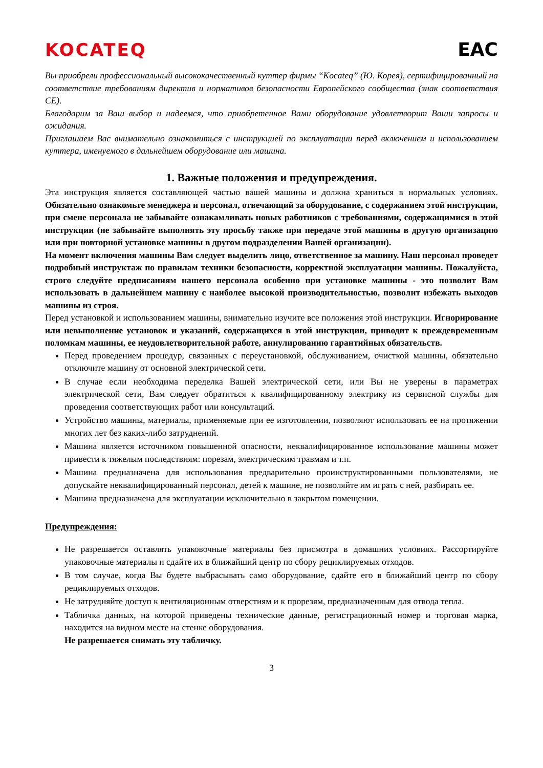KOCATEQ EAC
Вы приобрели профессиональный высококачественный куттер фирмы “Kocateq” (Ю. Корея), сертифицированный на соответствие требованиям директив и нормативов безопасности Европейского сообщества (знак соответствия CE).
Благодарим за Ваш выбор и надеемся, что приобретенное Вами оборудование удовлетворит Ваши запросы и ожидания.
Приглашаем Вас внимательно ознакомиться с инструкцией по эксплуатации перед включением и использованием куттера, именуемого в дальнейшем оборудование или машина.
1. Важные положения и предупреждения.
Эта инструкция является составляющей частью вашей машины и должна храниться в нормальных условиях. Обязательно ознакомьте менеджера и персонал, отвечающий за оборудование, с содержанием этой инструкции, при смене персонала не забывайте ознакамливать новых работников с требованиями, содержащимися в этой инструкции (не забывайте выполнять эту просьбу также при передаче этой машины в другую организацию или при повторной установке машины в другом подразделении Вашей организации).
На момент включения машины Вам следует выделить лицо, ответственное за машину. Наш персонал проведет подробный инструктаж по правилам техники безопасности, корректной эксплуатации машины. Пожалуйста, строго следуйте предписаниям нашего персонала особенно при установке машины - это позволит Вам использовать в дальнейшем машину с наиболее высокой производительностью, позволит избежать выходов машины из строя.
Перед установкой и использованием машины, внимательно изучите все положения этой инструкции. Игнорирование или невыполнение установок и указаний, содержащихся в этой инструкции, приводит к преждевременным поломкам машины, ее неудовлетворительной работе, аннулированию гарантийных обязательств.
Перед проведением процедур, связанных с переустановкой, обслуживанием, очисткой машины, обязательно отключите машину от основной электрической сети.
В случае если необходима переделка Вашей электрической сети, или Вы не уверены в параметрах электрической сети, Вам следует обратиться к квалифицированному электрику из сервисной службы для проведения соответствующих работ или консультаций.
Устройство машины, материалы, применяемые при ее изготовлении, позволяют использовать ее на протяжении многих лет без каких-либо затруднений.
Машина является источником повышенной опасности, неквалифицированное использование машины может привести к тяжелым последствиям: порезам, электрическим травмам и т.п.
Машина предназначена для использования предварительно проинструктированными пользователями, не допускайте неквалифицированный персонал, детей к машине, не позволяйте им играть с ней, разбирать ее.
Машина предназначена для эксплуатации исключительно в закрытом помещении.
Предупреждения:
Не разрешается оставлять упаковочные материалы без присмотра в домашних условиях. Рассортируйте упаковочные материалы и сдайте их в ближайший центр по сбору рециклируемых отходов.
В том случае, когда Вы будете выбрасывать само оборудование, сдайте его в ближайший центр по сбору рециклируемых отходов.
Не затрудняйте доступ к вентиляционным отверстиям и к прорезям, предназначенным для отвода тепла.
Табличка данных, на которой приведены технические данные, регистрационный номер и торговая марка, находится на видном месте на стенке оборудования.
Не разрешается снимать эту табличку.
3